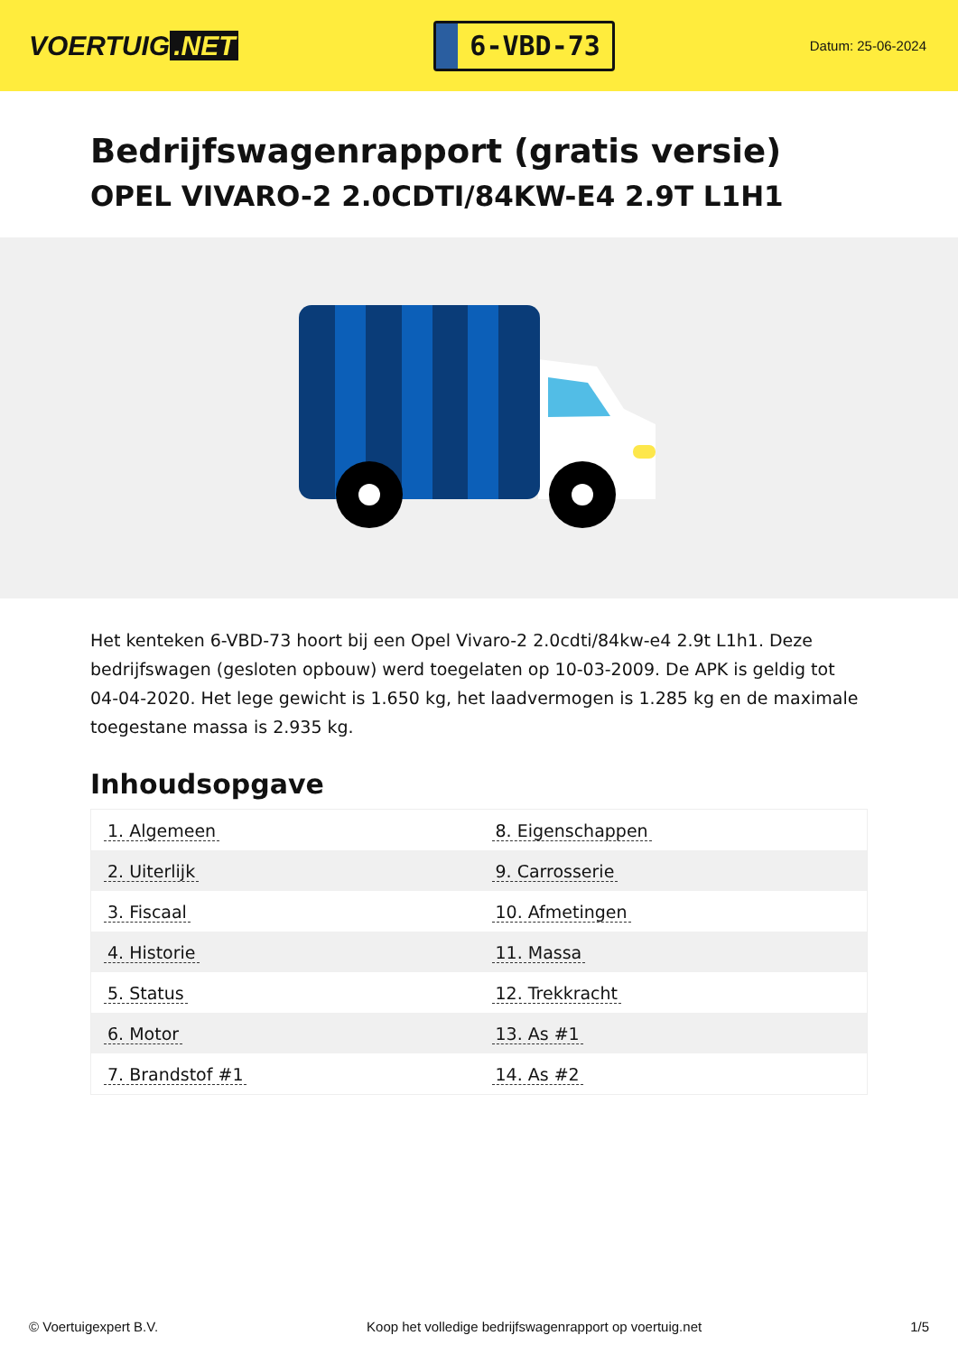VOERTUIG.NET
6-VBD-73
Datum: 25-06-2024
Bedrijfswagenrapport (gratis versie)
OPEL VIVARO-2 2.0CDTI/84KW-E4 2.9T L1H1
Het kenteken 6-VBD-73 hoort bij een Opel Vivaro-2 2.0cdti/84kw-e4 2.9t L1h1. Deze bedrijfswagen (gesloten opbouw) werd toegelaten op 10-03-2009. De APK is geldig tot 04-04-2020. Het lege gewicht is 1.650 kg, het laadvermogen is 1.285 kg en de maximale toegestane massa is 2.935 kg.
Inhoudsopgave
| 1. Algemeen | 8. Eigenschappen |
| 2. Uiterlijk | 9. Carrosserie |
| 3. Fiscaal | 10. Afmetingen |
| 4. Historie | 11. Massa |
| 5. Status | 12. Trekkracht |
| 6. Motor | 13. As #1 |
| 7. Brandstof #1 | 14. As #2 |
© Voertuigexpert B.V. Koop het volledige bedrijfswagenrapport op voertuig.net 1/5